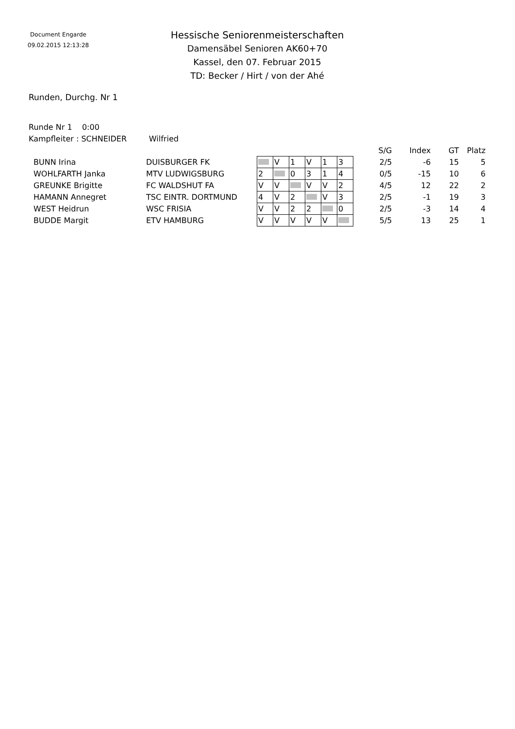Document Engarde
09.02.2015 12:13:28
Hessische Seniorenmeisterschaften
Damensäbel Senioren AK60+70
Kassel, den 07. Februar 2015
TD: Becker / Hirt / von der Ahé
Runden, Durchg. Nr 1
Runde Nr 1 0:00
Kampfleiter : SCHNEIDER Wilfried
| | | | | | | | | S/G | Index | GT | Platz |
| --- | --- | --- | --- | --- | --- | --- | --- | --- | --- | --- | --- |
| BUNN Irina | DUISBURGER FK | | V | 1 | V | 1 | 3 | 2/5 | -6 | 15 | 5 |
| WOHLFARTH Janka | MTV LUDWIGSBURG | 2 | | 0 | 3 | 1 | 4 | 0/5 | -15 | 10 | 6 |
| GREUNKE Brigitte | FC WALDSHUT FA | V | V | | V | V | 2 | 4/5 | 12 | 22 | 2 |
| HAMANN Annegret | TSC EINTR. DORTMUND | 4 | V | 2 | | V | 3 | 2/5 | -1 | 19 | 3 |
| WEST Heidrun | WSC FRISIA | V | V | 2 | 2 | | 0 | 2/5 | -3 | 14 | 4 |
| BUDDE Margit | ETV HAMBURG | V | V | V | V | V | | 5/5 | 13 | 25 | 1 |